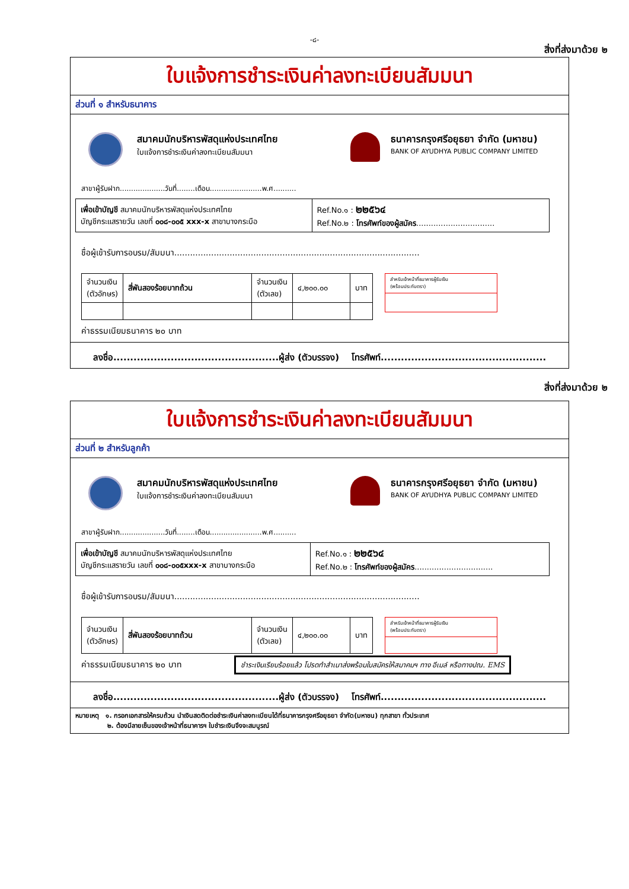-๘-
สิ่งที่ส่งมาด้วย ๒
ใบแจ้งการชำระเงินค่าลงทะเบียนสัมมนา
ส่วนที่ ๑ สำหรับธนาคาร
สมาคมนักบริหารพัสดุแห่งประเทศไทย
ใบแจ้งการชำระเงินค่าลงทะเบียนสัมมนา
ธนาคารกรุงศรีอยุธยา จำกัด (มหาชน)
BANK OF AYUDHYA PUBLIC COMPANY LIMITED
สาขาผู้รับฝาก....................วันที่........เดือน.......................พ.ศ..........
| เพื่อเข้าบัญชี สมาคมนักบริหารพัสดุแห่งประเทศไทย บัญชีกระแสรายวัน เลขที่ ๐๐๘-๐๐๕ xxx-x สาขาบางกระบือ | Ref.No.๑ : ๒๒๕๖๔ Ref.No.๒ : โทรศัพท์ของผู้สมัคร ................................ |
ชื่อผู้เข้ารับการอบรม/สัมมนา.............................................................................................
| จำนวนเงิน (ตัวอักษร) | สี่พันสองร้อยบาทถ้วน | จำนวนเงิน (ตัวเลข) | ๔,๒๐๐.๐๐ | บาท |
สำหรับเจ้าหน้าที่ธนาคารผู้รับเงิน
(พร้อมประทับตรา)
ค่าธรรมเนียมธนาคาร ๒๐ บาท
ลงชื่อ.................................................ผู้ส่ง (ตัวบรรจง) โทรศัพท์.................................................
สิ่งที่ส่งมาด้วย ๒
ใบแจ้งการชำระเงินค่าลงทะเบียนสัมมนา
ส่วนที่ ๒ สำหรับลูกค้า
สมาคมนักบริหารพัสดุแห่งประเทศไทย
ใบแจ้งการชำระเงินค่าลงทะเบียนสัมมนา
ธนาคารกรุงศรีอยุธยา จำกัด (มหาชน)
BANK OF AYUDHYA PUBLIC COMPANY LIMITED
สาขาผู้รับฝาก....................วันที่........เดือน.......................พ.ศ..........
| เพื่อเข้าบัญชี สมาคมนักบริหารพัสดุแห่งประเทศไทย บัญชีกระแสรายวัน เลขที่ ๐๐๘-๐๐๕xxx-x สาขาบางกระบือ | Ref.No.๑ : ๒๒๕๖๔ Ref.No.๒ : โทรศัพท์ของผู้สมัคร ................................ |
ชื่อผู้เข้ารับการอบรม/สัมมนา.............................................................................................
| จำนวนเงิน (ตัวอักษร) | สี่พันสองร้อยบาทถ้วน | จำนวนเงิน (ตัวเลข) | ๔,๒๐๐.๐๐ | บาท |
สำหรับเจ้าหน้าที่ธนาคารผู้รับเงิน
(พร้อมประทับตรา)
ค่าธรรมเนียมธนาคาร ๒๐ บาท
ชำระเงินเรียบร้อยแล้ว โปรดทำสำเนาส่งพร้อมใบสมัครให้สมาคมฯ ทาง อีเมล์ หรือทางปณ. EMS
ลงชื่อ.................................................ผู้ส่ง (ตัวบรรจง) โทรศัพท์.................................................
หมายเหตุ ๑. กรอกเอกสารให้ครบถ้วน นำเงินสดติดต่อชำระเงินค่าลงทะเบียนได้ที่ธนาคารกรุงศรีอยุธยา จำกัด(มหาชน) ทุกสาขา ทั่วประเทศ
๒. ต้องมีลายเซ็นของเจ้าหน้าที่ธนาคารฯ ใบชำระเงินจึงจะสมบูรณ์